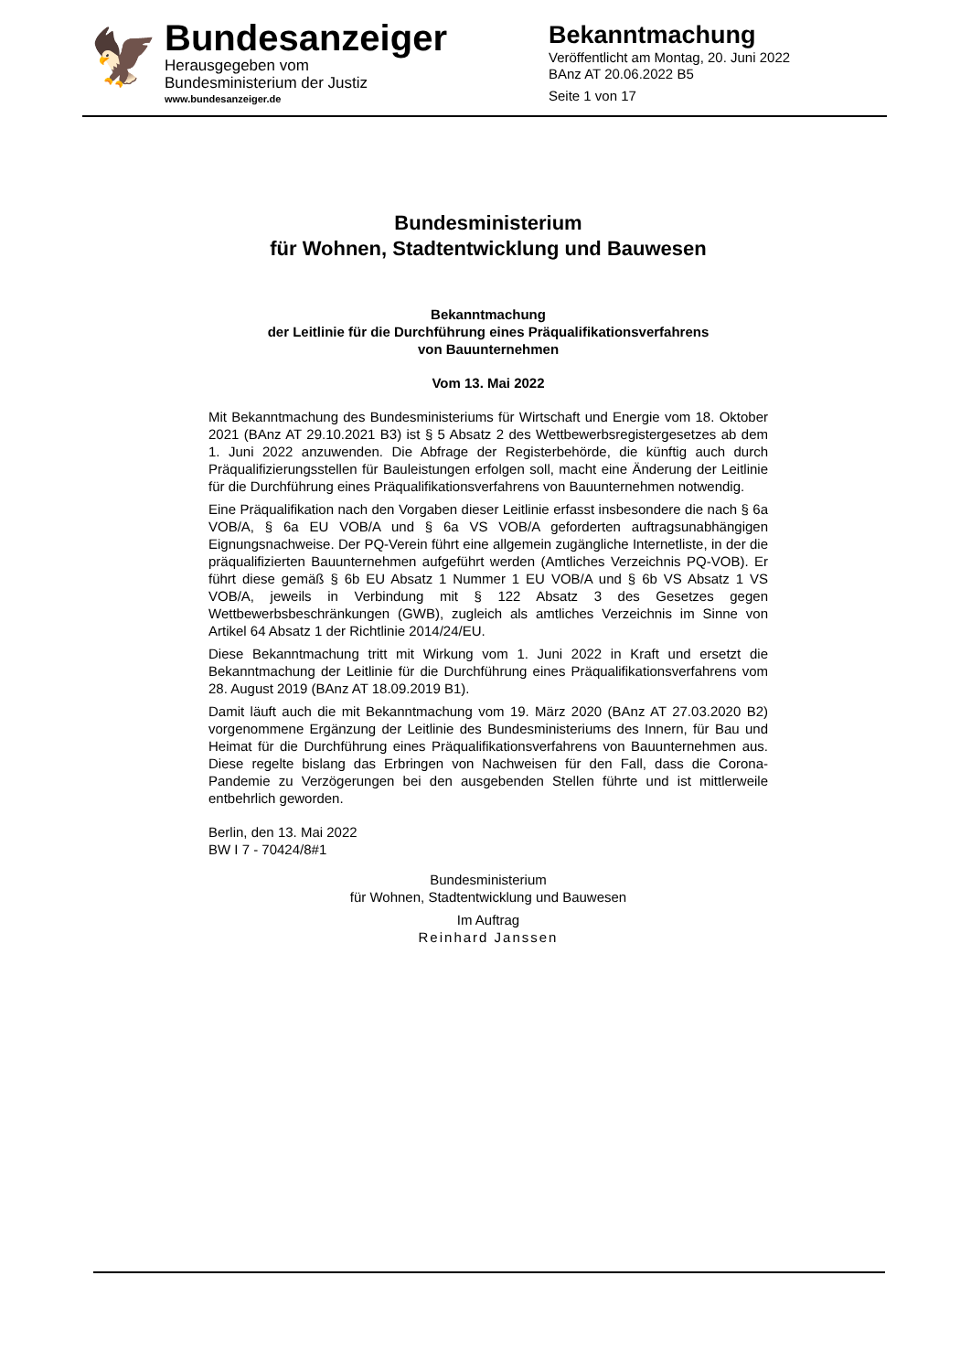🦅
Bundesanzeiger
Herausgegeben vom
Bundesministerium der Justiz
www.bundesanzeiger.de
Bekanntmachung
Veröffentlicht am Montag, 20. Juni 2022
BAnz AT 20.06.2022 B5
Seite 1 von 17
Bundesministerium
für Wohnen, Stadtentwicklung und Bauwesen
Bekanntmachung
der Leitlinie für die Durchführung eines Präqualifikationsverfahrens
von Bauunternehmen
Vom 13. Mai 2022
Mit Bekanntmachung des Bundesministeriums für Wirtschaft und Energie vom 18. Oktober 2021 (BAnz AT 29.10.2021 B3) ist § 5 Absatz 2 des Wettbewerbsregistergesetzes ab dem 1. Juni 2022 anzuwenden. Die Abfrage der Registerbehörde, die künftig auch durch Präqualifizierungsstellen für Bauleistungen erfolgen soll, macht eine Änderung der Leitlinie für die Durchführung eines Präqualifikationsverfahrens von Bauunternehmen notwendig.
Eine Präqualifikation nach den Vorgaben dieser Leitlinie erfasst insbesondere die nach § 6a VOB/A, § 6a EU VOB/A und § 6a VS VOB/A geforderten auftragsunabhängigen Eignungsnachweise. Der PQ-Verein führt eine allgemein zugängliche Internetliste, in der die präqualifizierten Bauunternehmen aufgeführt werden (Amtliches Verzeichnis PQ-VOB). Er führt diese gemäß § 6b EU Absatz 1 Nummer 1 EU VOB/A und § 6b VS Absatz 1 VS VOB/A, jeweils in Verbindung mit § 122 Absatz 3 des Gesetzes gegen Wettbewerbsbeschränkungen (GWB), zugleich als amtliches Verzeichnis im Sinne von Artikel 64 Absatz 1 der Richtlinie 2014/24/EU.
Diese Bekanntmachung tritt mit Wirkung vom 1. Juni 2022 in Kraft und ersetzt die Bekanntmachung der Leitlinie für die Durchführung eines Präqualifikationsverfahrens vom 28. August 2019 (BAnz AT 18.09.2019 B1).
Damit läuft auch die mit Bekanntmachung vom 19. März 2020 (BAnz AT 27.03.2020 B2) vorgenommene Ergänzung der Leitlinie des Bundesministeriums des Innern, für Bau und Heimat für die Durchführung eines Präqualifikationsverfahrens von Bauunternehmen aus. Diese regelte bislang das Erbringen von Nachweisen für den Fall, dass die Corona-Pandemie zu Verzögerungen bei den ausgebenden Stellen führte und ist mittlerweile entbehrlich geworden.
Berlin, den 13. Mai 2022
BW I 7 - 70424/8#1
Bundesministerium
für Wohnen, Stadtentwicklung und Bauwesen
Im Auftrag
Reinhard Janssen